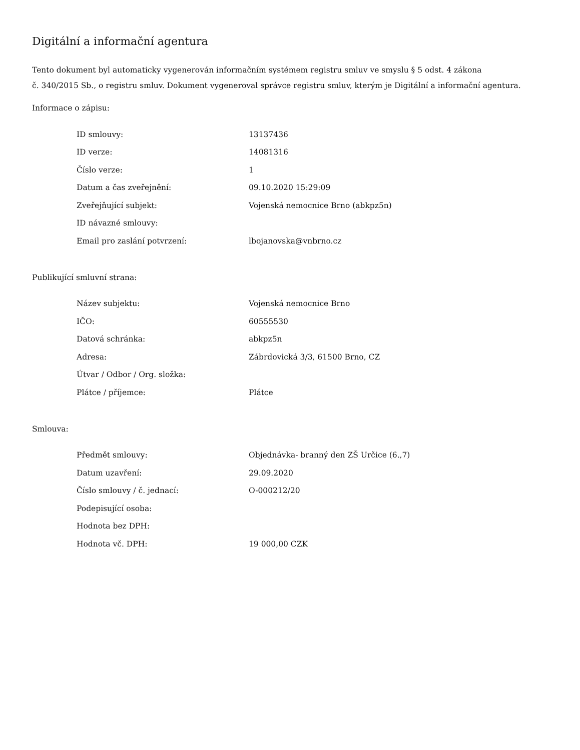Digitální a informační agentura
Tento dokument byl automaticky vygenerován informačním systémem registru smluv ve smyslu § 5 odst. 4 zákona
č. 340/2015 Sb., o registru smluv. Dokument vygeneroval správce registru smluv, kterým je Digitální a informační agentura.
Informace o zápisu:
| ID smlouvy: | 13137436 |
| ID verze: | 14081316 |
| Číslo verze: | 1 |
| Datum a čas zveřejnění: | 09.10.2020 15:29:09 |
| Zveřejňující subjekt: | Vojenská nemocnice Brno (abkpz5n) |
| ID návazné smlouvy: | |
| Email pro zaslání potvrzení: | lbojanovska@vnbrno.cz |
Publikující smluvní strana:
| Název subjektu: | Vojenská nemocnice Brno |
| IČO: | 60555530 |
| Datová schránka: | abkpz5n |
| Adresa: | Zábrdovická 3/3, 61500 Brno, CZ |
| Útvar / Odbor / Org. složka: | |
| Plátce / příjemce: | Plátce |
Smlouva:
| Předmět smlouvy: | Objednávka- branný den ZŠ Určice (6.,7) |
| Datum uzavření: | 29.09.2020 |
| Číslo smlouvy / č. jednací: | O-000212/20 |
| Podepisující osoba: | |
| Hodnota bez DPH: | |
| Hodnota vč. DPH: | 19 000,00 CZK |